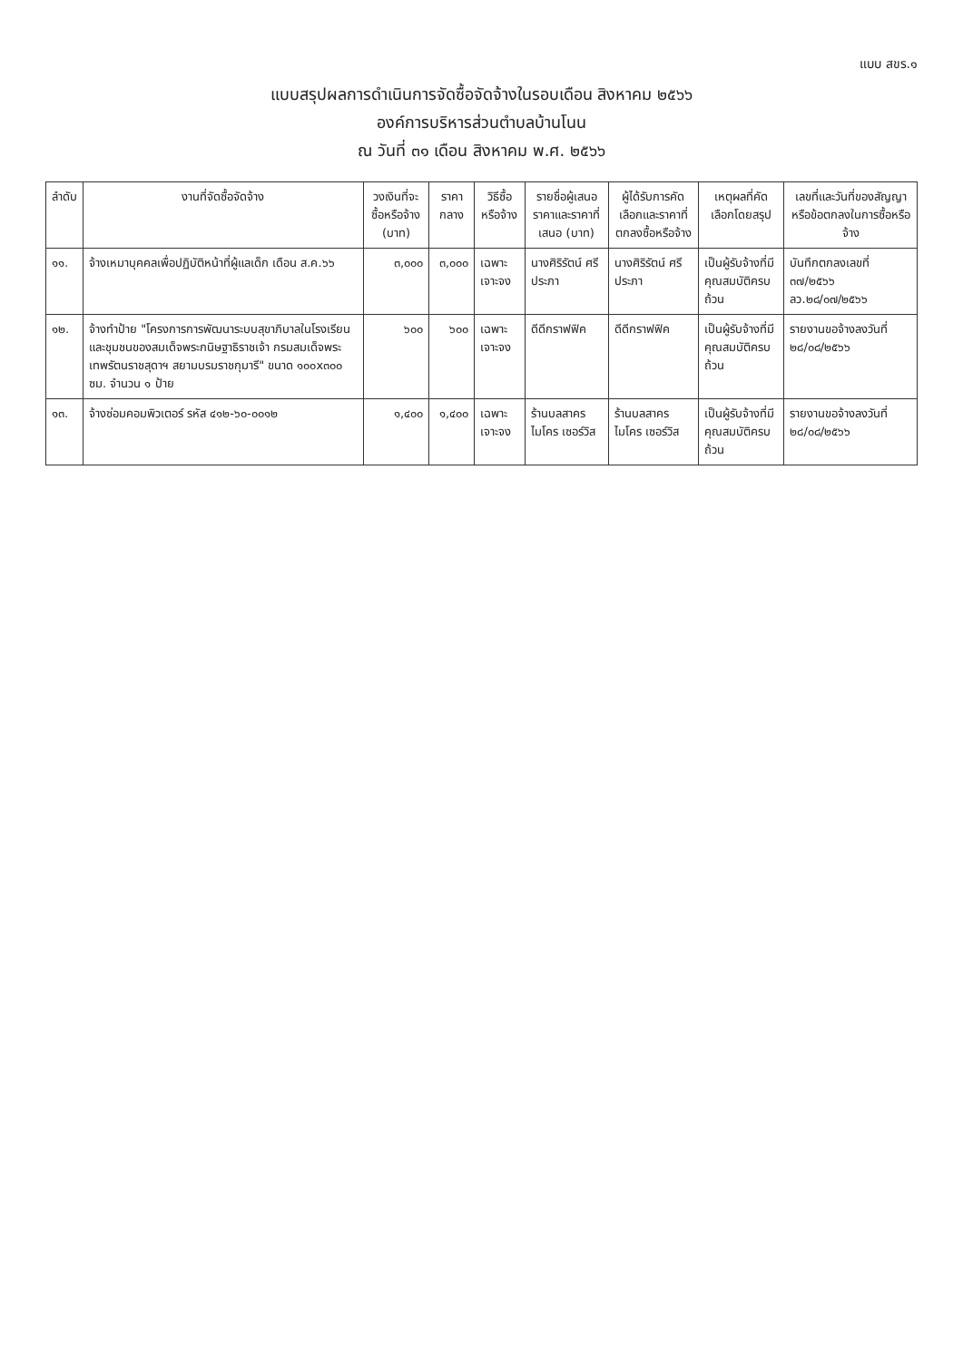แบบ สขร.๑
แบบสรุปผลการดำเนินการจัดซื้อจัดจ้างในรอบเดือน สิงหาคม ๒๕๖๖
องค์การบริหารส่วนตำบลบ้านโนน
ณ วันที่ ๓๑ เดือน สิงหาคม พ.ศ. ๒๕๖๖
| ลำดับ | งานที่จัดซื้อจัดจ้าง | วงเงินที่จะซื้อหรือจ้าง (บาท) | ราคากลาง | วิธีซื้อหรือจ้าง | รายชื่อผู้เสนอราคาและราคาที่เสนอ (บาท) | ผู้ได้รับการคัดเลือกและราคาที่ตกลงซื้อหรือจ้าง | เหตุผลที่คัดเลือกโดยสรุป | เลขที่และวันที่ของสัญญาหรือข้อตกลงในการซื้อหรือจ้าง |
| --- | --- | --- | --- | --- | --- | --- | --- | --- |
| ๑๑. | จ้างเหมาบุคคลเพื่อปฏิบัติหน้าที่ผู้แลเด็ก เดือน ส.ค.๖๖ | ๓,๐๐๐ | ๓,๐๐๐ | เฉพาะเจาะจง | นางศิริรัตน์ ศรีประภา | นางศิริรัตน์ ศรีประภา | เป็นผู้รับจ้างที่มีคุณสมบัติครบถ้วน | บันทึกตกลงเลขที่ ๓๗/๒๕๖๖ ลว.๒๘/๐๗/๒๕๖๖ |
| ๑๒. | จ้างทำป้าย "โครงการการพัฒนาระบบสุขาภิบาลในโรงเรียนและชุมชนของสมเด็จพระกนิษฐาธิราชเจ้า กรมสมเด็จพระเทพรัตนราชสุดาฯ สยามบรมราชกุมารี" ขนาด ๑๐๐x๓๐๐ ซม. จำนวน ๑ ป้าย | ๖๐๐ | ๖๐๐ | เฉพาะเจาะจง | ดีดีกราฟฟิค | ดีดีกราฟฟิค | เป็นผู้รับจ้างที่มีคุณสมบัติครบถ้วน | รายงานขอจ้างลงวันที่ ๒๘/๐๘/๒๕๖๖ |
| ๑๓. | จ้างซ่อมคอมพิวเตอร์ รหัส ๔๑๒-๖๐-๐๐๑๒ | ๑,๔๐๐ | ๑,๔๐๐ | เฉพาะเจาะจง | ร้านบลสาคร ไมโคร เซอร์วิส | ร้านบลสาคร ไมโคร เซอร์วิส | เป็นผู้รับจ้างที่มีคุณสมบัติครบถ้วน | รายงานขอจ้างลงวันที่ ๒๘/๐๘/๒๕๖๖ |